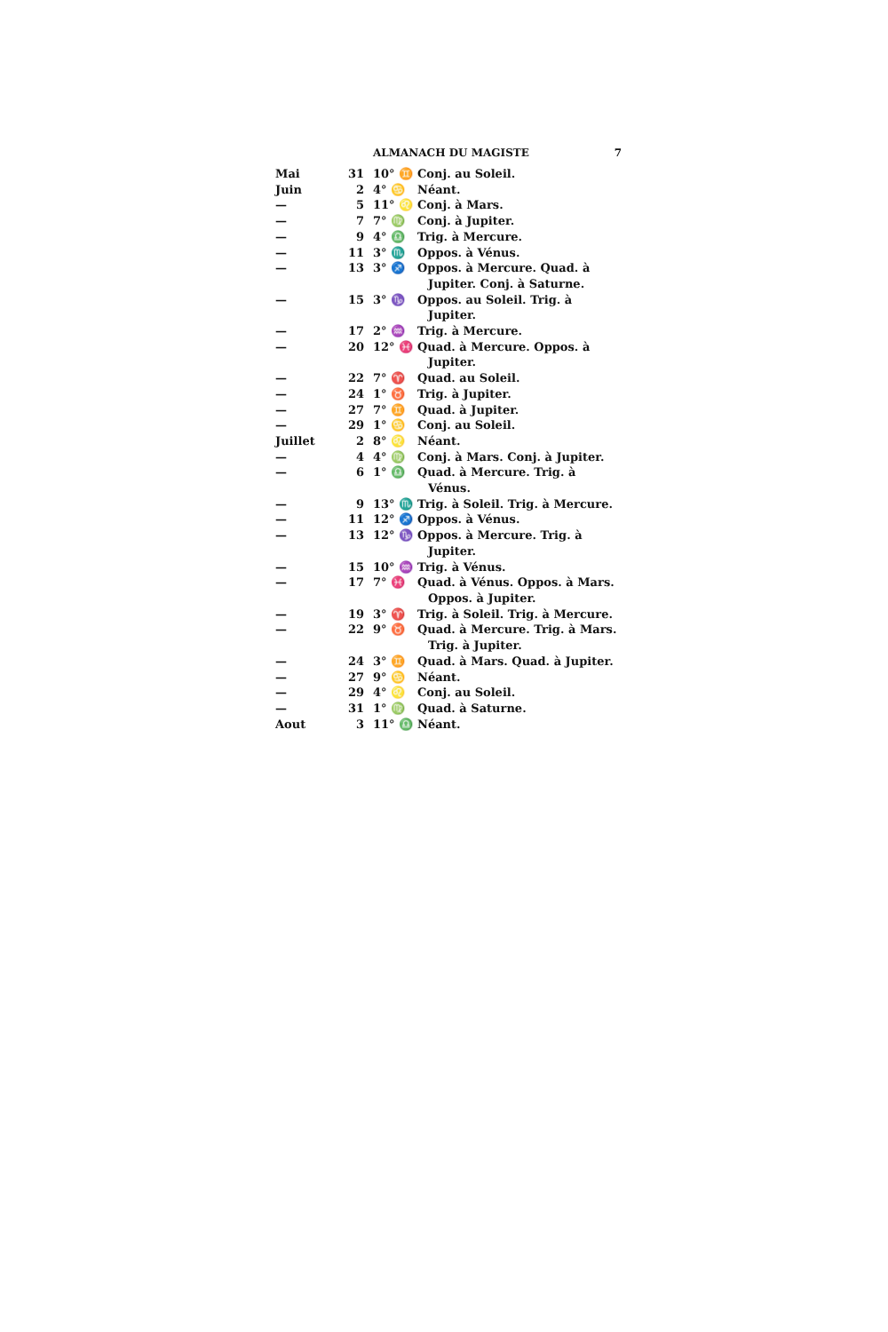ALMANACH DU MAGISTE 7
| Mai | 31 | 10° ♊ | Conj. au Soleil. |
| Juin | 2 | 4° ♋ | Néant. |
| — | 5 | 11° ♌ | Conj. à Mars. |
| — | 7 | 7° ♍ | Conj. à Jupiter. |
| — | 9 | 4° ♎ | Trig. à Mercure. |
| — | 11 | 3° ♏ | Oppos. à Vénus. |
| — | 13 | 3° ♐ | Oppos. à Mercure. Quad. à Jupiter. Conj. à Saturne. |
| — | 15 | 3° ♑ | Oppos. au Soleil. Trig. à Jupiter. |
| — | 17 | 2° ♒ | Trig. à Mercure. |
| — | 20 | 12° ♓ | Quad. à Mercure. Oppos. à Jupiter. |
| — | 22 | 7° ♈ | Quad. au Soleil. |
| — | 24 | 1° ♉ | Trig. à Jupiter. |
| — | 27 | 7° ♊ | Quad. à Jupiter. |
| — | 29 | 1° ♋ | Conj. au Soleil. |
| Juillet | 2 | 8° ♌ | Néant. |
| — | 4 | 4° ♍ | Conj. à Mars. Conj. à Jupiter. |
| — | 6 | 1° ♎ | Quad. à Mercure. Trig. à Vénus. |
| — | 9 | 13° ♏ | Trig. à Soleil. Trig. à Mercure. |
| — | 11 | 12° ♐ | Oppos. à Vénus. |
| — | 13 | 12° ♑ | Oppos. à Mercure. Trig. à Jupiter. |
| — | 15 | 10° ♒ | Trig. à Vénus. |
| — | 17 | 7° ♓ | Quad. à Vénus. Oppos. à Mars. Oppos. à Jupiter. |
| — | 19 | 3° ♈ | Trig. à Soleil. Trig. à Mercure. |
| — | 22 | 9° ♉ | Quad. à Mercure. Trig. à Mars. Trig. à Jupiter. |
| — | 24 | 3° ♊ | Quad. à Mars. Quad. à Jupiter. |
| — | 27 | 9° ♋ | Néant. |
| — | 29 | 4° ♌ | Conj. au Soleil. |
| — | 31 | 1° ♍ | Quad. à Saturne. |
| Aout | 3 | 11° ♎ | Néant. |